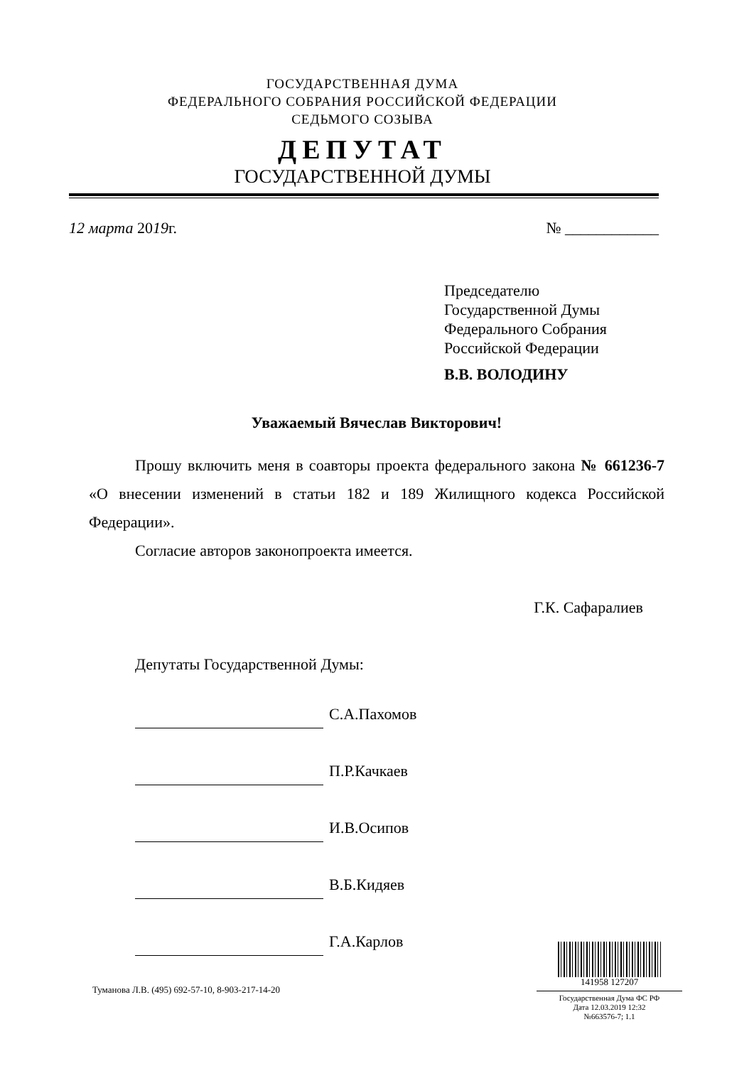ГОСУДАРСТВЕННАЯ ДУМА
ФЕДЕРАЛЬНОГО СОБРАНИЯ РОССИЙСКОЙ ФЕДЕРАЦИИ
СЕДЬМОГО СОЗЫВА
ДЕПУТАТ
ГОСУДАРСТВЕННОЙ ДУМЫ
12 марта 2019г. № ____________
Председателю
Государственной Думы
Федерального Собрания
Российской Федерации
В.В. ВОЛОДИНУ
Уважаемый Вячеслав Викторович!
Прошу включить меня в соавторы проекта федерального закона № 661236-7 «О внесении изменений в статьи 182 и 189 Жилищного кодекса Российской Федерации».
Согласие авторов законопроекта имеется.
Г.К. Сафаралиев
Депутаты Государственной Думы:
С.А.Пахомов
П.Р.Качкаев
И.В.Осипов
В.Б.Кидяев
Г.А.Карлов
141958 127207
Государственная Дума ФС РФ
Дата 12.03.2019 12:32
№663576-7; 1.1
Туманова Л.В. (495) 692-57-10, 8-903-217-14-20